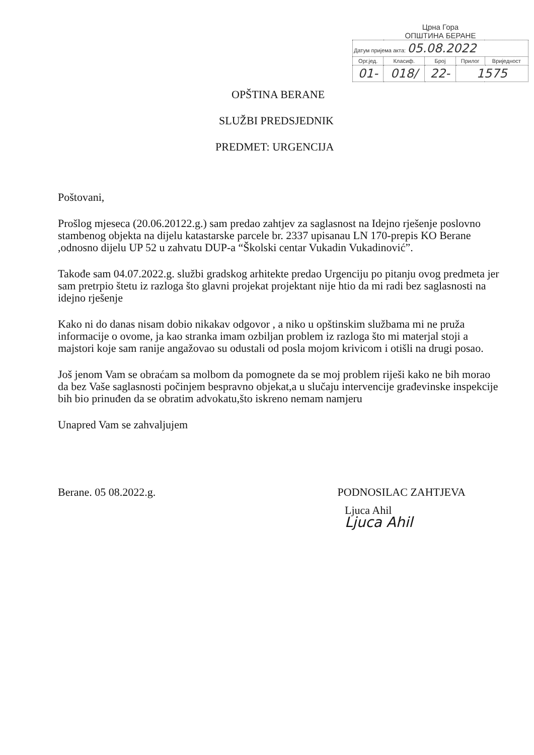Црна Гора
ОПШТИНА БЕРАНЕ
| Датум пријема акта: 05.08.2022 | | | | |
| Орг.јед. | Класиф. | Број | Прилог | Вриједност |
| 01- | 018/ | 22- | 1575 | |
OPŠTINA BERANE
SLUŽBI PREDSJEDNIK
PREDMET: URGENCIJA
Poštovani,
Prošlog mjeseca (20.06.20122.g.) sam predao zahtjev za saglasnost na Idejno rješenje poslovno stambenog objekta na dijelu katastarske parcele br. 2337 upisanau LN 170-prepis KO Berane ,odnosno dijelu UP 52 u zahvatu DUP-a “Školski centar Vukadin Vukadinović”.
Takođe sam 04.07.2022.g. službi gradskog arhitekte predao Urgenciju po pitanju ovog predmeta jer sam pretrpio štetu iz razloga što glavni projekat projektant nije htio da mi radi bez saglasnosti na idejno rješenje
Kako ni do danas nisam dobio nikakav odgovor , a niko u opštinskim službama mi ne pruža informacije o ovome, ja kao stranka imam ozbiljan problem iz razloga što mi materjal stoji a majstori koje sam ranije angažovao su odustali od posla mojom krivicom i otišli na drugi posao.
Još jenom Vam se obraćam sa molbom da pomognete da se moj problem riješi kako ne bih morao da bez Vaše saglasnosti počinjem bespravno objekat,a u slučaju intervencije građevinske inspekcije bih bio prinuđen da se obratim advokatu,što iskreno nemam namjeru
Unapred Vam se zahvaljujem
Berane. 05 08.2022.g. PODNOSILAC ZAHTJEVA
Ljuca Ahil
Ljuca Ahil